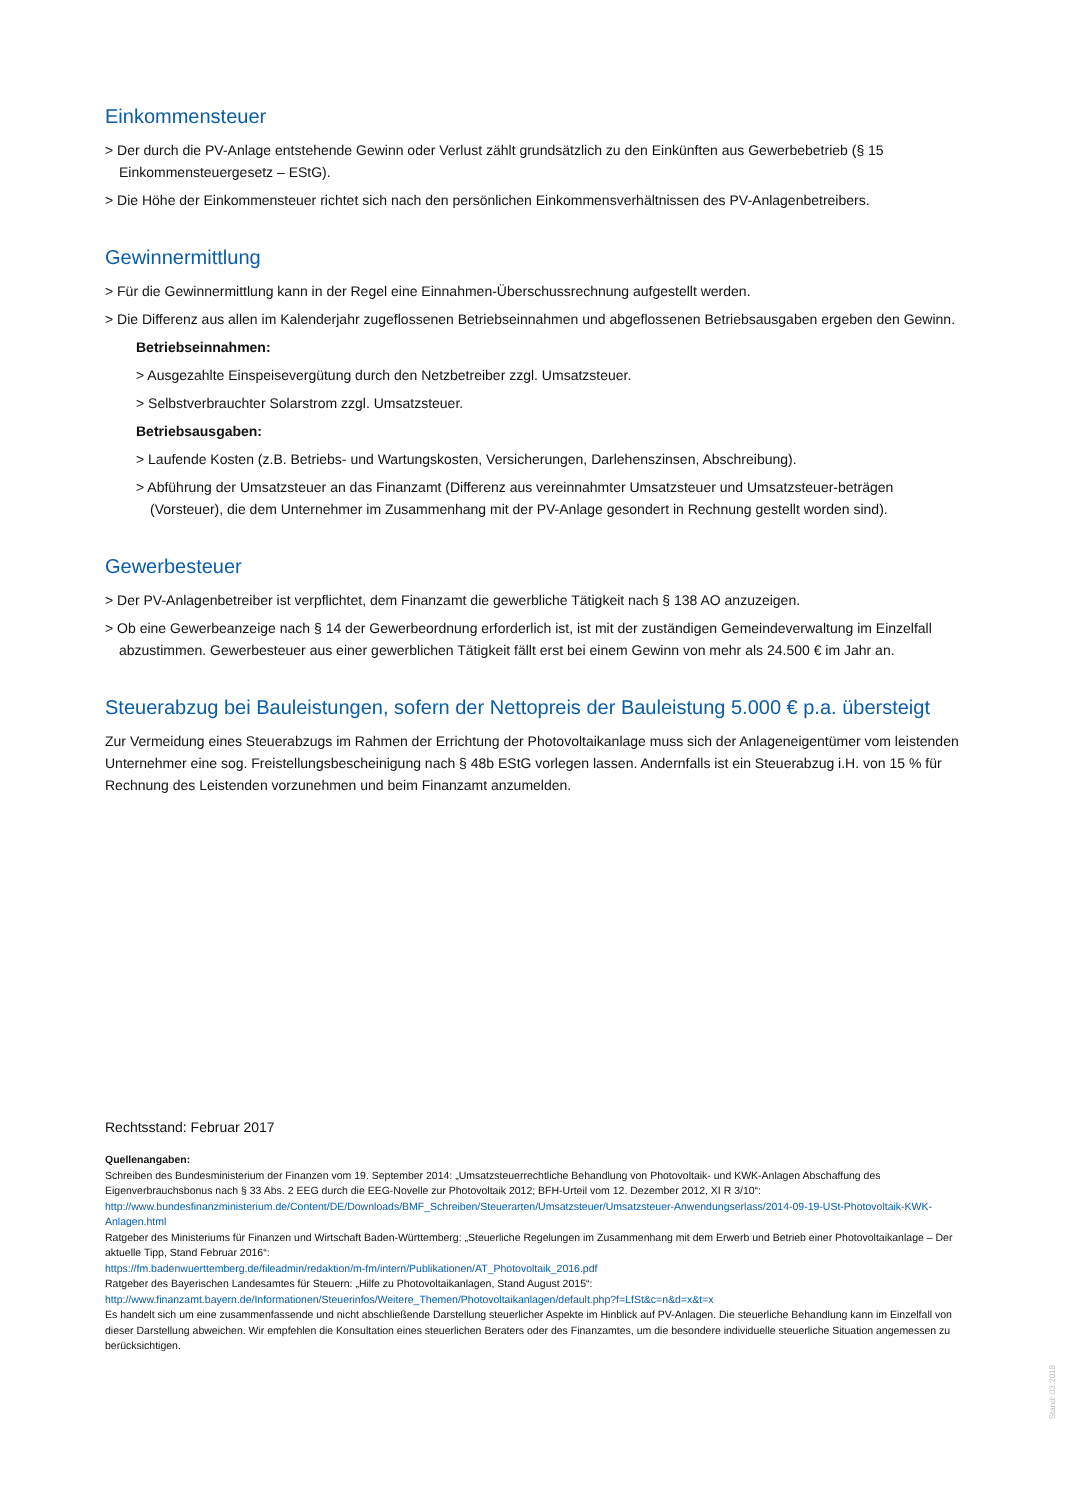Einkommensteuer
> Der durch die PV-Anlage entstehende Gewinn oder Verlust zählt grundsätzlich zu den Einkünften aus Gewerbebetrieb (§ 15 Einkommensteuergesetz – EStG).
> Die Höhe der Einkommensteuer richtet sich nach den persönlichen Einkommensverhältnissen des PV-Anlagenbetreibers.
Gewinnermittlung
> Für die Gewinnermittlung kann in der Regel eine Einnahmen-Überschussrechnung aufgestellt werden.
> Die Differenz aus allen im Kalenderjahr zugeflossenen Betriebseinnahmen und abgeflossenen Betriebsausgaben ergeben den Gewinn.
Betriebseinnahmen:
> Ausgezahlte Einspeisevergütung durch den Netzbetreiber zzgl. Umsatzsteuer.
> Selbstverbrauchter Solarstrom zzgl. Umsatzsteuer.
Betriebsausgaben:
> Laufende Kosten (z.B. Betriebs- und Wartungskosten, Versicherungen, Darlehenszinsen, Abschreibung).
> Abführung der Umsatzsteuer an das Finanzamt (Differenz aus vereinnahmter Umsatzsteuer und Umsatzsteuer-beträgen (Vorsteuer), die dem Unternehmer im Zusammenhang mit der PV-Anlage gesondert in Rechnung gestellt worden sind).
Gewerbesteuer
> Der PV-Anlagenbetreiber ist verpflichtet, dem Finanzamt die gewerbliche Tätigkeit nach § 138 AO anzuzeigen.
> Ob eine Gewerbeanzeige nach § 14 der Gewerbeordnung erforderlich ist, ist mit der zuständigen Gemeindeverwaltung im Einzelfall abzustimmen. Gewerbesteuer aus einer gewerblichen Tätigkeit fällt erst bei einem Gewinn von mehr als 24.500 € im Jahr an.
Steuerabzug bei Bauleistungen, sofern der Nettopreis der Bauleistung 5.000 € p.a. übersteigt
Zur Vermeidung eines Steuerabzugs im Rahmen der Errichtung der Photovoltaikanlage muss sich der Anlageneigentümer vom leistenden Unternehmer eine sog. Freistellungsbescheinigung nach § 48b EStG vorlegen lassen. Andernfalls ist ein Steuerabzug i.H. von 15 % für Rechnung des Leistenden vorzunehmen und beim Finanzamt anzumelden.
Rechtsstand: Februar 2017
Quellenangaben:
Schreiben des Bundesministerium der Finanzen vom 19. September 2014: „Umsatzsteuerrechtliche Behandlung von Photovoltaik- und KWK-Anlagen Abschaffung des Eigenverbrauchsbonus nach § 33 Abs. 2 EEG durch die EEG-Novelle zur Photovoltaik 2012; BFH-Urteil vom 12. Dezember 2012, XI R 3/10“:
http://www.bundesfinanzministerium.de/Content/DE/Downloads/BMF_Schreiben/Steuerarten/Umsatzsteuer/Umsatzsteuer-Anwendungserlass/2014-09-19-USt-Photovoltaik-KWK-Anlagen.html
Ratgeber des Ministeriums für Finanzen und Wirtschaft Baden-Württemberg: „Steuerliche Regelungen im Zusammenhang mit dem Erwerb und Betrieb einer Photovoltaikanlage – Der aktuelle Tipp, Stand Februar 2016“:
https://fm.badenwuerttemberg.de/fileadmin/redaktion/m-fm/intern/Publikationen/AT_Photovoltaik_2016.pdf
Ratgeber des Bayerischen Landesamtes für Steuern: „Hilfe zu Photovoltaikanlagen, Stand August 2015“:
http://www.finanzamt.bayern.de/Informationen/Steuerinfos/Weitere_Themen/Photovoltaikanlagen/default.php?f=LfSt&c=n&d=x&t=x
Es handelt sich um eine zusammenfassende und nicht abschließende Darstellung steuerlicher Aspekte im Hinblick auf PV-Anlagen. Die steuerliche Behandlung kann im Einzelfall von dieser Darstellung abweichen. Wir empfehlen die Konsultation eines steuerlichen Beraters oder des Finanzamtes, um die besondere individuelle steuerliche Situation angemessen zu berücksichtigen.
Stand: 03.2018